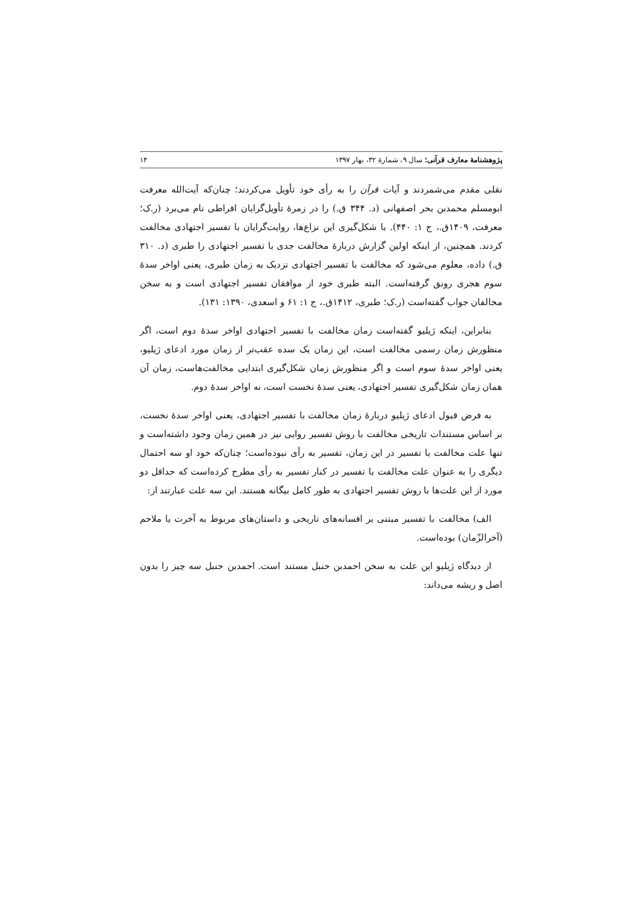پژوهشنامهٔ معارف قرآنی؛ سال ۹، شمارهٔ ۳۲، بهار ۱۳۹۷ ۱۴
نقلی مقدم می‌شمردند و آیات قرآن را به رأی خود تأویل می‌کردند؛ چنان‌که آیت‌الله معرفت ابومسلم محمدبن بحر اصفهانی (د. ۳۴۴ ق.) را در زمرهٔ تأویل‌گرایان افراطی نام می‌برد (ر.ک؛ معرفت، ۱۴۰۹ق.، ج ۱: ۴۴۰). با شکل‌گیری این نزاع‌ها، روایت‌گرایان با تفسیر اجتهادی مخالفت کردند. همچنین، از اینکه اولین گزارش دربارهٔ مخالفت جدی با تفسیر اجتهادی را طبری (د. ۳۱۰ ق.) داده، معلوم می‌شود که مخالفت با تفسیر اجتهادی نزدیک به زمان طبری، یعنی اواخر سدهٔ سوم هجری رونق گرفته‌است. البته طبری خود از موافقان تفسیر اجتهادی است و به سخن مخالفان جواب گفته‌است (ر.ک؛ طبری، ۱۴۱۲ق.، ج ۱: ۶۱ و اسعدی، ۱۳۹۰: ۱۳۱).
بنابراین، اینکه ژیلیو گفته‌است زمان مخالفت با تفسیر اجتهادی اواخر سدهٔ دوم است، اگر منظورش زمان رسمی مخالفت است، این زمان یک سده عقب‌تر از زمان مورد ادعای ژیلیو، یعنی اواخر سدهٔ سوم است و اگر منظورش زمان شکل‌گیری ابتدایی مخالفت‌هاست، زمان آن همان زمان شکل‌گیری تفسیر اجتهادی، یعنی سدهٔ نخست است، نه اواخر سدهٔ دوم.
به فرض قبول ادعای ژیلیو دربارهٔ زمان مخالفت با تفسیر اجتهادی، یعنی اواخر سدهٔ نخست، بر اساس مستندات تاریخی مخالفت با روش تفسیر روایی نیز در همین زمان وجود داشته‌است و تنها علت مخالفت با تفسیر در این زمان، تفسیر به رأی نبوده‌است؛ چنان‌که خود او سه احتمال دیگری را به عنوان علت مخالفت با تفسیر در کنار تفسیر به رأی مطرح کرده‌است که حداقل دو مورد از این علت‌ها با روش تفسیر اجتهادی به طور کامل بیگانه هستند. این سه علت عبارتند از:
الف) مخالفت با تفسیر مبتنی بر افسانه‌های تاریخی و داستان‌های مربوط به آخرت یا ملاحم (آخرالزّمان) بوده‌است.
از دیدگاه ژیلیو این علت به سخن احمدبن حنبل مستند است. احمدبن حنبل سه چیز را بدون اصل و ریشه می‌داند: